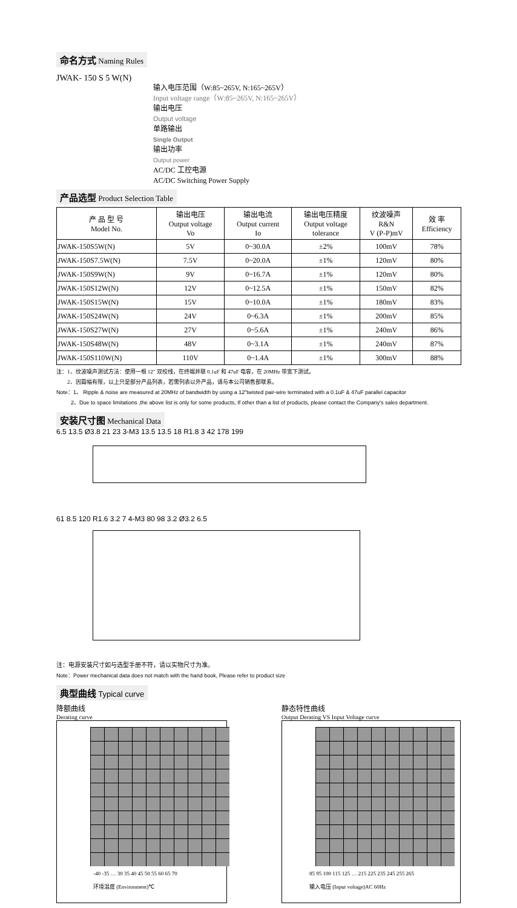命名方式 Naming Rules
JWAK- 150 S 5 W(N)
输入电压范围（W:85~265V, N:165~265V）
Input voltage range（W:85~265V, N:165~265V）
输出电压
Output voltage
单路输出
Single Output
输出功率
Output power
AC/DC 工控电源
AC/DC Switching Power Supply
产品选型 Product Selection Table
| 产 品 型 号 Model No. | 输出电压 Output voltage Vo | 输出电流 Output current Io | 输出电压精度 Output voltage tolerance | 纹波噪声 R&N V (P-P)mV | 效 率 Efficiency |
| --- | --- | --- | --- | --- | --- |
| JWAK-150S5W(N) | 5V | 0~30.0A | ±2% | 100mV | 78% |
| JWAK-150S7.5W(N) | 7.5V | 0~20.0A | ±1% | 120mV | 80% |
| JWAK-150S9W(N) | 9V | 0~16.7A | ±1% | 120mV | 80% |
| JWAK-150S12W(N) | 12V | 0~12.5A | ±1% | 150mV | 82% |
| JWAK-150S15W(N) | 15V | 0~10.0A | ±1% | 180mV | 83% |
| JWAK-150S24W(N) | 24V | 0~6.3A | ±1% | 200mV | 85% |
| JWAK-150S27W(N) | 27V | 0~5.6A | ±1% | 240mV | 86% |
| JWAK-150S48W(N) | 48V | 0~3.1A | ±1% | 240mV | 87% |
| JWAK-150S110W(N) | 110V | 0~1.4A | ±1% | 300mV | 88% |
注：1、纹波噪声测试方法：使用一根 12" 双绞线，在终端并联 0.1uF 和 47uF 电容，在 20MHz 带宽下测试。
2、因篇幅有限，以上只是部分产品列表，若需列表以外产品，请与本公司销售部联系。
Note：1、 Ripple & noise are measured at 20MHz of bandwidth by using a 12"twisted pair-wire terminated with a 0.1uF & 47uF parallel capacitor
2、Due to space limitations ,the above list is only for some products, If other than a list of products, please contact the Company's sales department.
安装尺寸图 Mechanical Data
6.5 13.5 Ø3.8 21 23 3-M3 13.5 13.5 18 R1.8 3 42 178 199
61 8.5 120 R1.6 3.2 7 4-M3 80 98 3.2 Ø3.2 6.5
注：电源安装尺寸如与选型手册不符，请以实物尺寸为准。
Note：Power mechanical data does not match with the hand book, Please refer to product size
典型曲线 Typical curve
降额曲线
Derating curve
-40 -35 … 30 35 40 45 50 55 60 65 70
环境温度 (Environment)℃
静态特性曲线
Output Derating VS Input Voltage curve
85 95 100 115 125 … 215 225 235 245 255 265
输入电压 (Input voltage)AC 60Hz